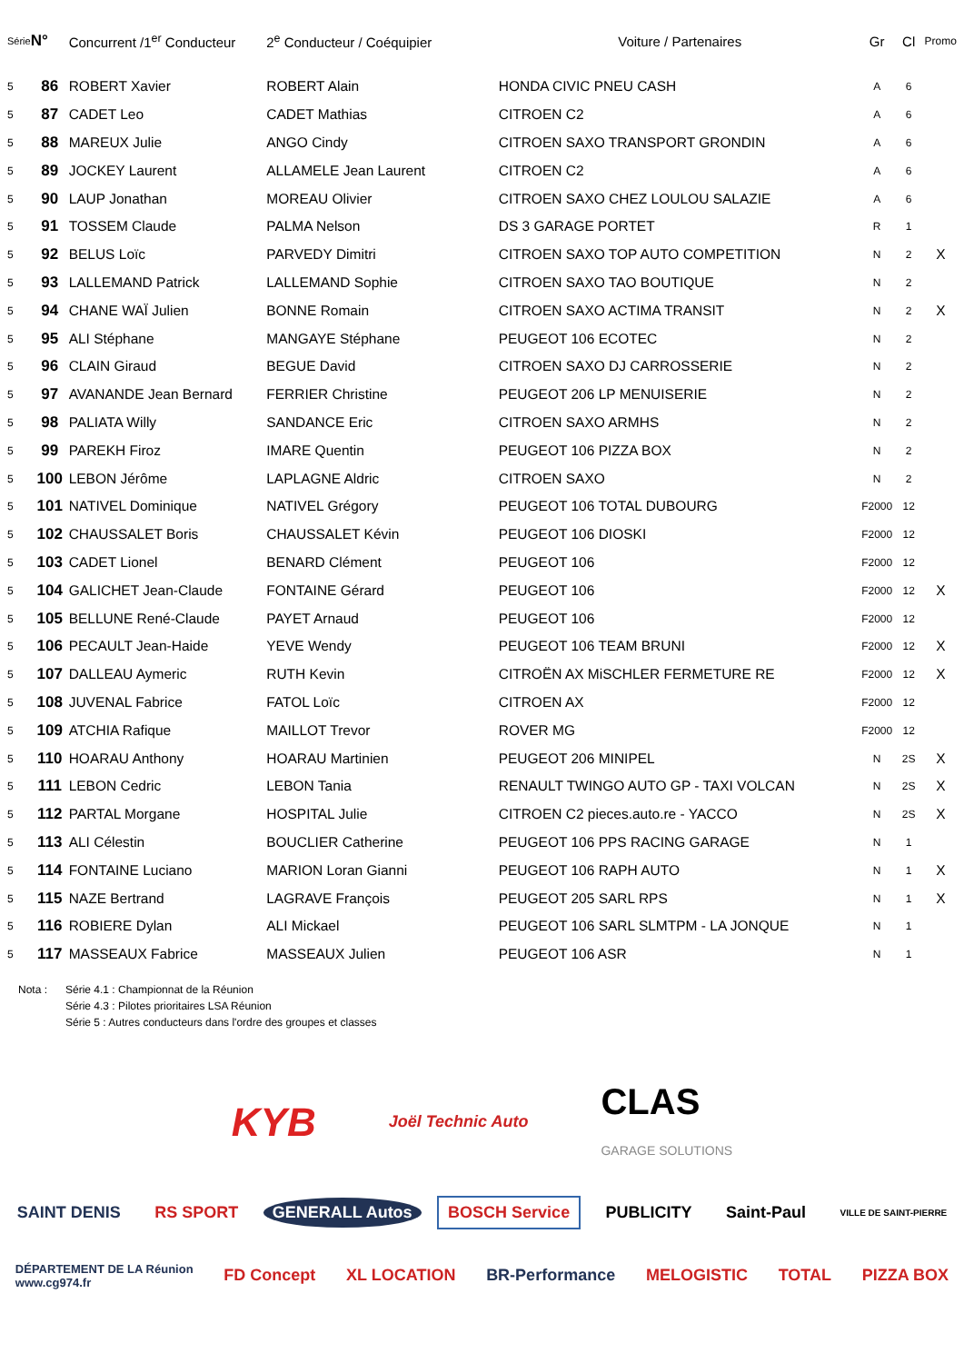| Série | N° | Concurrent /1<sup>er</sup> Conducteur | 2<sup>e</sup> Conducteur / Coéquipier | Voiture / Partenaires | Gr | Cl | Promo |
| --- | --- | --- | --- | --- | --- | --- | --- |
| 5 | 86 | ROBERT Xavier | ROBERT Alain | HONDA CIVIC PNEU CASH | A | 6 | |
| 5 | 87 | CADET Leo | CADET Mathias | CITROEN C2 | A | 6 | |
| 5 | 88 | MAREUX Julie | ANGO Cindy | CITROEN SAXO TRANSPORT GRONDIN | A | 6 | |
| 5 | 89 | JOCKEY Laurent | ALLAMELE Jean Laurent | CITROEN C2 | A | 6 | |
| 5 | 90 | LAUP Jonathan | MOREAU Olivier | CITROEN SAXO CHEZ LOULOU SALAZIE | A | 6 | |
| 5 | 91 | TOSSEM Claude | PALMA Nelson | DS 3 GARAGE PORTET | R | 1 | |
| 5 | 92 | BELUS Loïc | PARVEDY Dimitri | CITROEN SAXO TOP AUTO COMPETITION | N | 2 | X |
| 5 | 93 | LALLEMAND Patrick | LALLEMAND Sophie | CITROEN SAXO TAO BOUTIQUE | N | 2 | |
| 5 | 94 | CHANE WAÏ Julien | BONNE Romain | CITROEN SAXO ACTIMA TRANSIT | N | 2 | X |
| 5 | 95 | ALI Stéphane | MANGAYE Stéphane | PEUGEOT 106 ECOTEC | N | 2 | |
| 5 | 96 | CLAIN Giraud | BEGUE David | CITROEN SAXO DJ CARROSSERIE | N | 2 | |
| 5 | 97 | AVANANDE Jean Bernard | FERRIER Christine | PEUGEOT 206 LP MENUISERIE | N | 2 | |
| 5 | 98 | PALIATA Willy | SANDANCE Eric | CITROEN SAXO ARMHS | N | 2 | |
| 5 | 99 | PAREKH Firoz | IMARE Quentin | PEUGEOT 106 PIZZA BOX | N | 2 | |
| 5 | 100 | LEBON Jérôme | LAPLAGNE Aldric | CITROEN SAXO | N | 2 | |
| 5 | 101 | NATIVEL Dominique | NATIVEL Grégory | PEUGEOT 106 TOTAL DUBOURG | F2000 | 12 | |
| 5 | 102 | CHAUSSALET Boris | CHAUSSALET Kévin | PEUGEOT 106 DIOSKI | F2000 | 12 | |
| 5 | 103 | CADET Lionel | BENARD Clément | PEUGEOT 106 | F2000 | 12 | |
| 5 | 104 | GALICHET Jean-Claude | FONTAINE Gérard | PEUGEOT 106 | F2000 | 12 | X |
| 5 | 105 | BELLUNE René-Claude | PAYET Arnaud | PEUGEOT 106 | F2000 | 12 | |
| 5 | 106 | PECAULT Jean-Haide | YEVE Wendy | PEUGEOT 106 TEAM BRUNI | F2000 | 12 | X |
| 5 | 107 | DALLEAU Aymeric | RUTH Kevin | CITROËN AX MiSCHLER FERMETURE RE | F2000 | 12 | X |
| 5 | 108 | JUVENAL Fabrice | FATOL Loïc | CITROEN AX | F2000 | 12 | |
| 5 | 109 | ATCHIA Rafique | MAILLOT Trevor | ROVER MG | F2000 | 12 | |
| 5 | 110 | HOARAU Anthony | HOARAU Martinien | PEUGEOT 206 MINIPEL | N | 2S | X |
| 5 | 111 | LEBON Cedric | LEBON Tania | RENAULT TWINGO AUTO GP - TAXI VOLCAN | N | 2S | X |
| 5 | 112 | PARTAL Morgane | HOSPITAL Julie | CITROEN C2 pieces.auto.re - YACCO | N | 2S | X |
| 5 | 113 | ALI Célestin | BOUCLIER Catherine | PEUGEOT 106 PPS RACING GARAGE | N | 1 | |
| 5 | 114 | FONTAINE Luciano | MARION Loran Gianni | PEUGEOT 106 RAPH AUTO | N | 1 | X |
| 5 | 115 | NAZE Bertrand | LAGRAVE François | PEUGEOT 205 SARL RPS | N | 1 | X |
| 5 | 116 | ROBIERE Dylan | ALI Mickael | PEUGEOT 106 SARL SLMTPM - LA JONQUE | N | 1 | |
| 5 | 117 | MASSEAUX Fabrice | MASSEAUX Julien | PEUGEOT 106 ASR | N | 1 | |
Nota : Série 4.1 : Championnat de la Réunion
Série 4.3 : Pilotes prioritaires LSA Réunion
Série 5 : Autres conducteurs dans l'ordre des groupes et classes
KYB Joël Technic Auto CLAS
GARAGE SOLUTIONS
SAINT DENIS RS SPORT GENERALL Autos BOSCH Service PUBLICITY Saint-Paul VILLE DE SAINT-PIERRE
DÉPARTEMENT DE LA Réunion
www.cg974.fr FD Concept XL LOCATION BR-Performance MELOGISTIC TOTAL PIZZA BOX